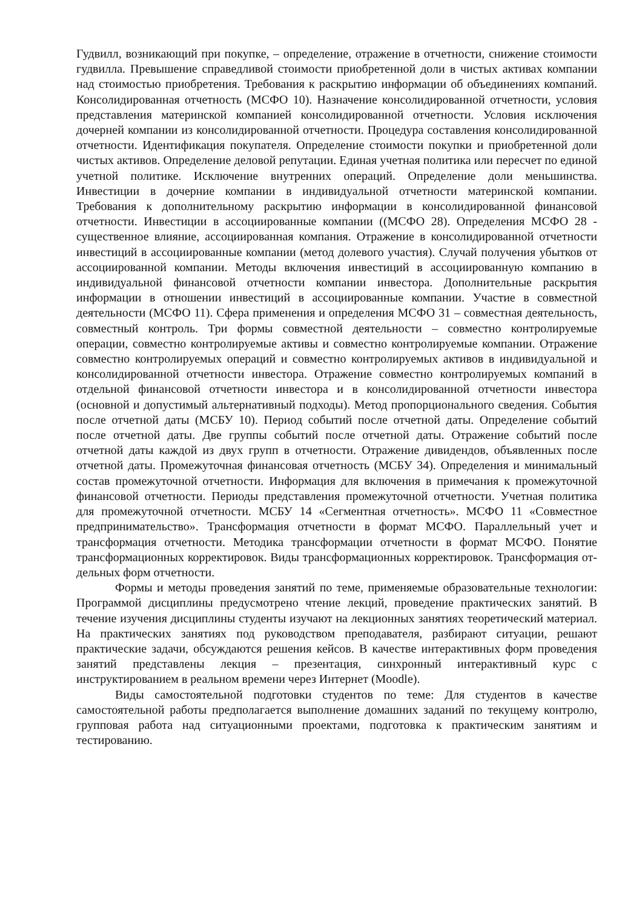Гудвилл, возникающий при покупке, – определение, отражение в отчетности, снижение стоимости гудвилла. Превышение справедливой стоимости приобретенной доли в чистых активах компании над стоимостью приобретения. Требования к раскрытию информации об объединениях компаний. Консолидированная отчетность (МСФО 10). Назначение консолидированной отчетности, условия представления материнской компанией консолидированной отчетности. Условия исключения дочерней компании из консолидированной отчетности. Процедура составления консолидированной отчетности. Идентификация покупателя. Определение стоимости покупки и приобретенной доли чистых активов. Определение деловой репутации. Единая учетная политика или пересчет по единой учетной политике. Исключение внутренних операций. Определение доли меньшинства. Инвестиции в дочерние компании в индивидуальной отчетности материнской компании. Требования к дополнительному раскрытию информации в консолидированной финансовой отчетности. Инвестиции в ассоциированные компании ((МСФО 28). Определения МСФО 28 - существенное влияние, ассоциированная компания. Отражение в консолидированной отчетности инвестиций в ассоциированные компании (метод долевого участия). Случай получения убытков от ассоциированной компании. Методы включения инвестиций в ассоциированную компанию в индивидуальной финансовой отчетности компании инвестора. Дополнительные раскрытия информации в отношении инвестиций в ассоциированные компании. Участие в совместной деятельности (МСФО 11). Сфера применения и определения МСФО 31 – совместная деятельность, совместный контроль. Три формы совместной деятельности – совместно контролируемые операции, совместно контролируемые активы и совместно контролируемые компании. Отражение совместно контролируемых операций и совместно контролируемых активов в индивидуальной и консолидированной отчетности инвестора. Отражение совместно контролируемых компаний в отдельной финансовой отчетности инвестора и в консолидированной отчетности инвестора (основной и допустимый альтернативный подходы). Метод пропорционального сведения. События после отчетной даты (МСБУ 10). Период событий после отчетной даты. Определение событий после отчетной даты. Две группы событий после отчетной даты. Отражение событий после отчетной даты каждой из двух групп в отчетности. Отражение дивидендов, объявленных после отчетной даты. Промежуточная финансовая отчетность (МСБУ 34). Определения и минимальный состав промежуточной отчетности. Информация для включения в примечания к промежуточной финансовой отчетности. Периоды представления промежуточной отчетности. Учетная политика для промежуточной отчетности. МСБУ 14 «Сегментная отчетность». МСФО 11 «Совместное предпринимательство». Трансформация отчетности в формат МСФО. Параллельный учет и трансформация отчетности. Методика трансформации отчетности в формат МСФО. Понятие трансформационных корректировок. Виды трансформационных корректировок. Трансформация от-дельных форм отчетности.
Формы и методы проведения занятий по теме, применяемые образовательные технологии: Программой дисциплины предусмотрено чтение лекций, проведение практических занятий. В течение изучения дисциплины студенты изучают на лекционных занятиях теоретический материал. На практических занятиях под руководством преподавателя, разбирают ситуации, решают практические задачи, обсуждаются решения кейсов. В качестве интерактивных форм проведения занятий представлены лекция – презентация, синхронный интерактивный курс с инструктированием в реальном времени через Интернет (Moodle).
Виды самостоятельной подготовки студентов по теме: Для студентов в качестве самостоятельной работы предполагается выполнение домашних заданий по текущему контролю, групповая работа над ситуационными проектами, подготовка к практическим занятиям и тестированию.